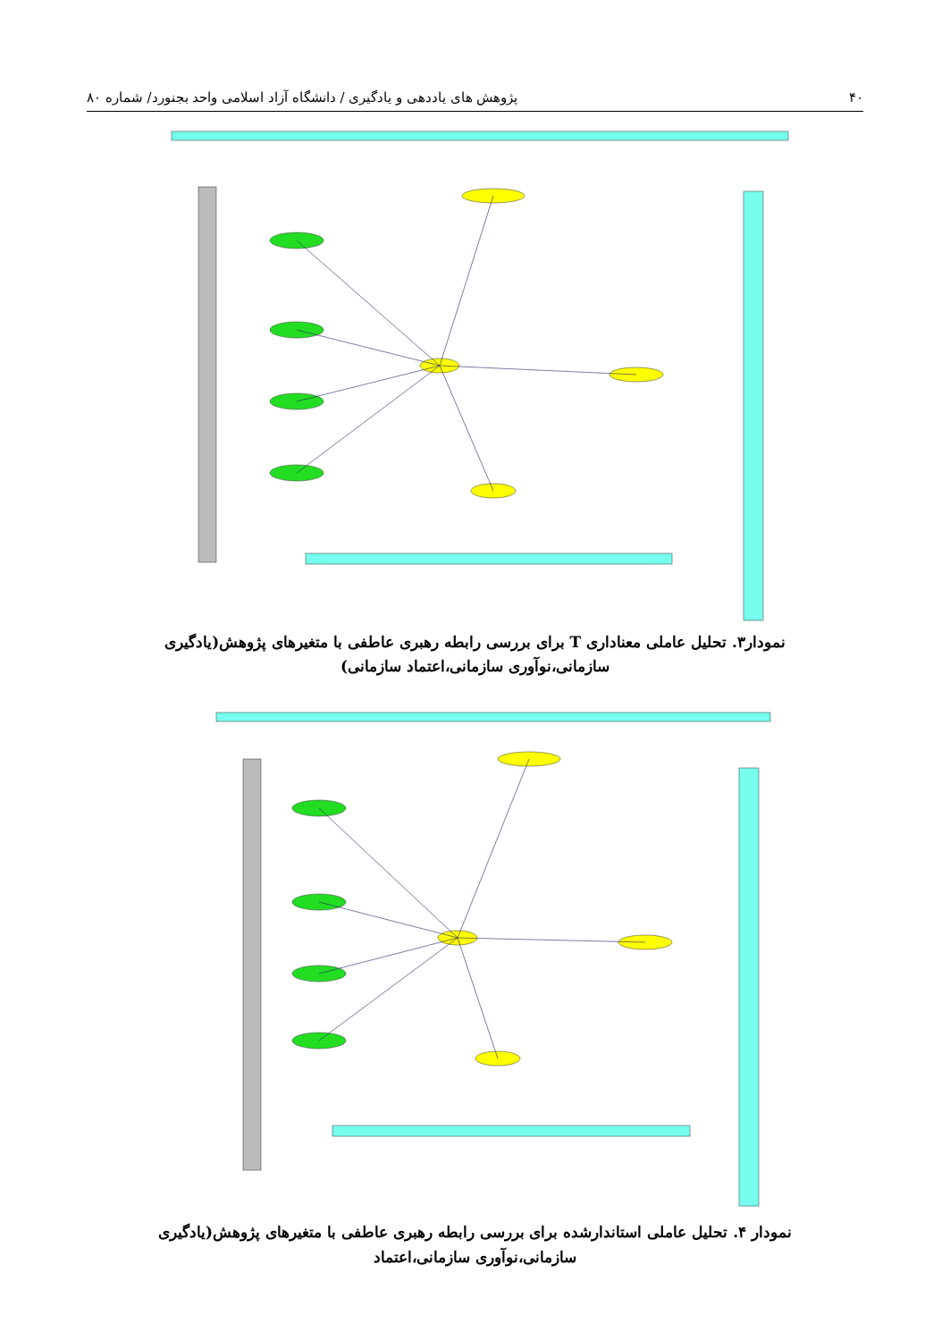۴۰ پژوهش های یاددهی و یادگیری / دانشگاه آزاد اسلامی واحد بجنورد/ شماره ۸۰
نمودار۳. تحلیل عاملی معناداری T برای بررسی رابطه رهبری عاطفی با متغیرهای پژوهش(یادگیری
سازمانی،نوآوری سازمانی،اعتماد سازمانی)
نمودار ۴. تحلیل عاملی استاندارشده برای بررسی رابطه رهبری عاطفی با متغیرهای پژوهش(یادگیری
سازمانی،نوآوری سازمانی،اعتماد